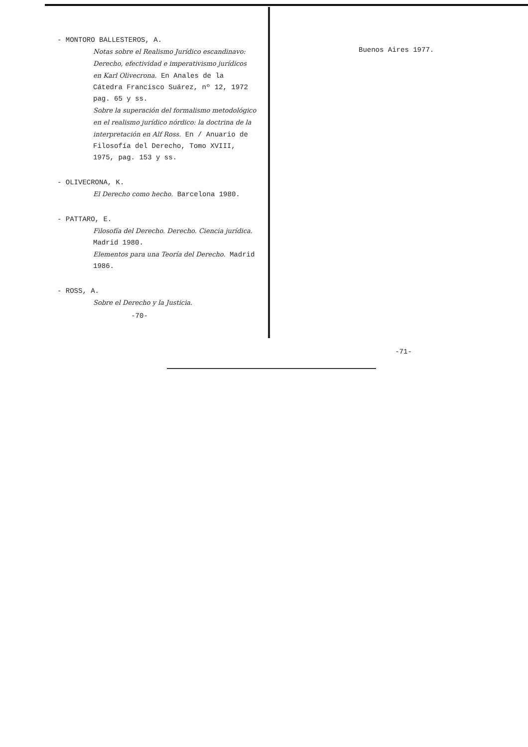- MONTORO BALLESTEROS, A.
Notas sobre el Realismo Jurídico escandinavo: Derecho, efectividad e imperativismo jurídicos en Karl Olivecrona. En Anales de la Cátedra Francisco Suárez, nº 12, 1972 pag. 65 y ss.
Sobre la superación del formalismo metodológico en el realismo jurídico nórdico: la doctrina de la interpretación en Alf Ross. En / Anuario de Filosofía del Derecho, Tomo XVIII, 1975, pag. 153 y ss.
- OLIVECRONA, K.
El Derecho como hecho. Barcelona 1980.
- PATTARO, E.
Filosofía del Derecho. Derecho. Ciencia jurídica. Madrid 1980.
Elementos para una Teoría del Derecho. Madrid 1986.
- ROSS, A.
Sobre el Derecho y la Justicia.
-70-
Buenos Aires 1977.
-71-